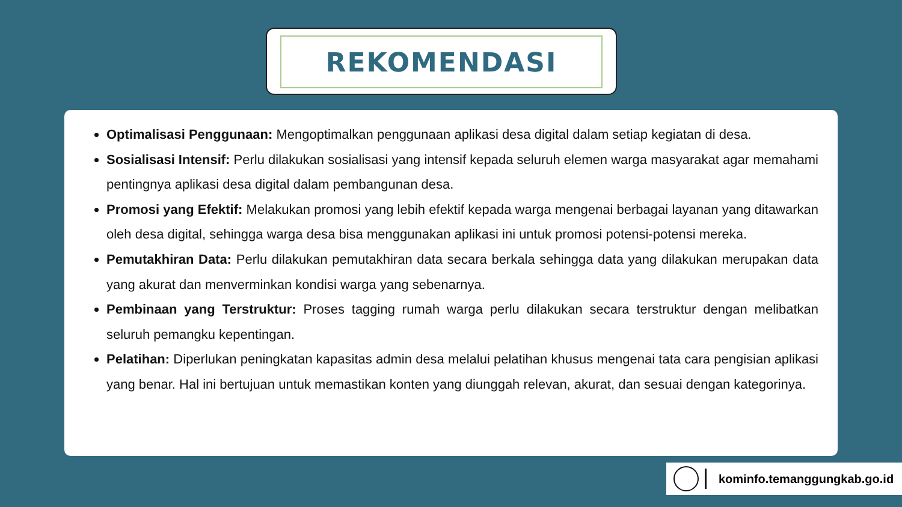REKOMENDASI
Optimalisasi Penggunaan: Mengoptimalkan penggunaan aplikasi desa digital dalam setiap kegiatan di desa.
Sosialisasi Intensif: Perlu dilakukan sosialisasi yang intensif kepada seluruh elemen warga masyarakat agar memahami pentingnya aplikasi desa digital dalam pembangunan desa.
Promosi yang Efektif: Melakukan promosi yang lebih efektif kepada warga mengenai berbagai layanan yang ditawarkan oleh desa digital, sehingga warga desa bisa menggunakan aplikasi ini untuk promosi potensi-potensi mereka.
Pemutakhiran Data: Perlu dilakukan pemutakhiran data secara berkala sehingga data yang dilakukan merupakan data yang akurat dan menverminkan kondisi warga yang sebenarnya.
Pembinaan yang Terstruktur: Proses tagging rumah warga perlu dilakukan secara terstruktur dengan melibatkan seluruh pemangku kepentingan.
Pelatihan: Diperlukan peningkatan kapasitas admin desa melalui pelatihan khusus mengenai tata cara pengisian aplikasi yang benar. Hal ini bertujuan untuk memastikan konten yang diunggah relevan, akurat, dan sesuai dengan kategorinya.
kominfo.temanggungkab.go.id